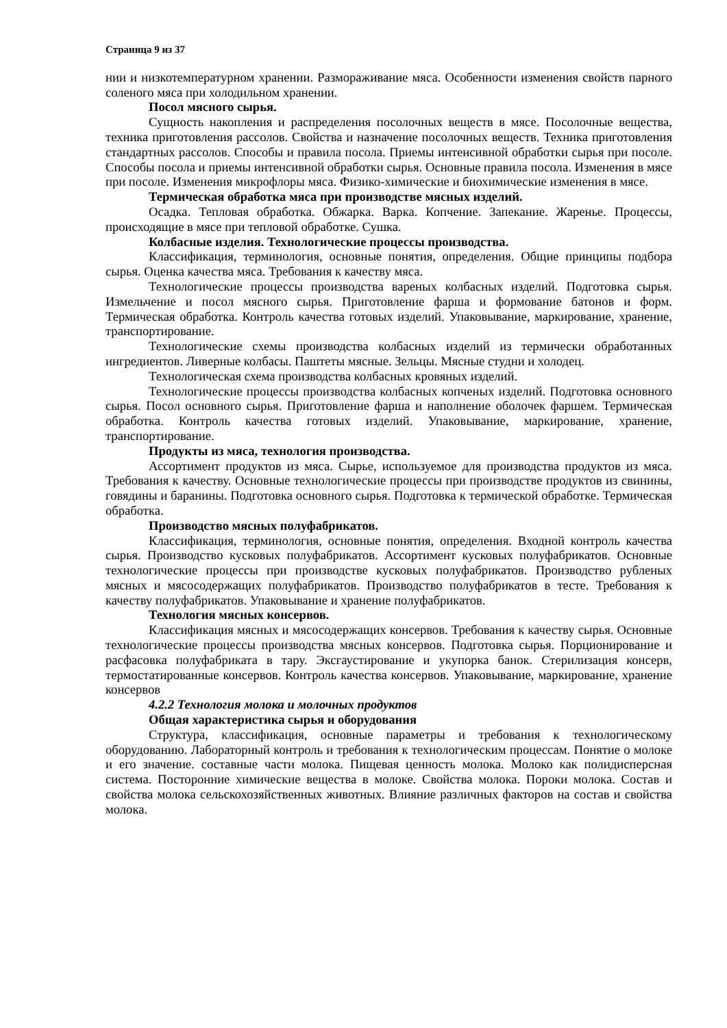Страница 9 из 37
нии и низкотемпературном хранении. Размораживание мяса. Особенности изменения свойств парного соленого мяса при холодильном хранении.
Посол мясного сырья.
Сущность накопления и распределения посолочных веществ в мясе. Посолочные вещества, техника приготовления рассолов. Свойства и назначение посолочных веществ. Техника приготовления стандартных рассолов. Способы и правила посола. Приемы интенсивной обработки сырья при посоле. Способы посола и приемы интенсивной обработки сырья. Основные правила посола. Изменения в мясе при посоле. Изменения микрофлоры мяса. Физико-химические и биохимические изменения в мясе.
Термическая обработка мяса при производстве мясных изделий.
Осадка. Тепловая обработка. Обжарка. Варка. Копчение. Запекание. Жаренье. Процессы, происходящие в мясе при тепловой обработке. Сушка.
Колбасные изделия. Технологические процессы производства.
Классификация, терминология, основные понятия, определения. Общие принципы подбора сырья. Оценка качества мяса. Требования к качеству мяса.
Технологические процессы производства вареных колбасных изделий. Подготовка сырья. Измельчение и посол мясного сырья. Приготовление фарша и формование батонов и форм. Термическая обработка. Контроль качества готовых изделий. Упаковывание, маркирование, хранение, транспортирование.
Технологические схемы производства колбасных изделий из термически обработанных ингредиентов. Ливерные колбасы. Паштеты мясные. Зельцы. Мясные студни и холодец.
Технологическая схема производства колбасных кровяных изделий.
Технологические процессы производства колбасных копченых изделий. Подготовка основного сырья. Посол основного сырья. Приготовление фарша и наполнение оболочек фаршем. Термическая обработка. Контроль качества готовых изделий. Упаковывание, маркирование, хранение, транспортирование.
Продукты из мяса, технология производства.
Ассортимент продуктов из мяса. Сырье, используемое для производства продуктов из мяса. Требования к качеству. Основные технологические процессы при производстве продуктов из свинины, говядины и баранины. Подготовка основного сырья. Подготовка к термической обработке. Термическая обработка.
Производство мясных полуфабрикатов.
Классификация, терминология, основные понятия, определения. Входной контроль качества сырья. Производство кусковых полуфабрикатов. Ассортимент кусковых полуфабрикатов. Основные технологические процессы при производстве кусковых полуфабрикатов. Производство рубленых мясных и мясосодержащих полуфабрикатов. Производство полуфабрикатов в тесте. Требования к качеству полуфабрикатов. Упаковывание и хранение полуфабрикатов.
Технология мясных консервов.
Классификация мясных и мясосодержащих консервов. Требования к качеству сырья. Основные технологические процессы производства мясных консервов. Подготовка сырья. Порционирование и расфасовка полуфабриката в тару. Эксгаустирование и укупорка банок. Стерилизация консерв, термостатированные консервов. Контроль качества консервов. Упаковывание, маркирование, хранение консервов
4.2.2 Технология молока и молочных продуктов
Общая характеристика сырья и оборудования
Структура, классификация, основные параметры и требования к технологическому оборудованию. Лабораторный контроль и требования к технологическим процессам. Понятие о молоке и его значение. составные части молока. Пищевая ценность молока. Молоко как полидисперсная система. Посторонние химические вещества в молоке. Свойства молока. Пороки молока. Состав и свойства молока сельскохозяйственных животных. Влияние различных факторов на состав и свойства молока.